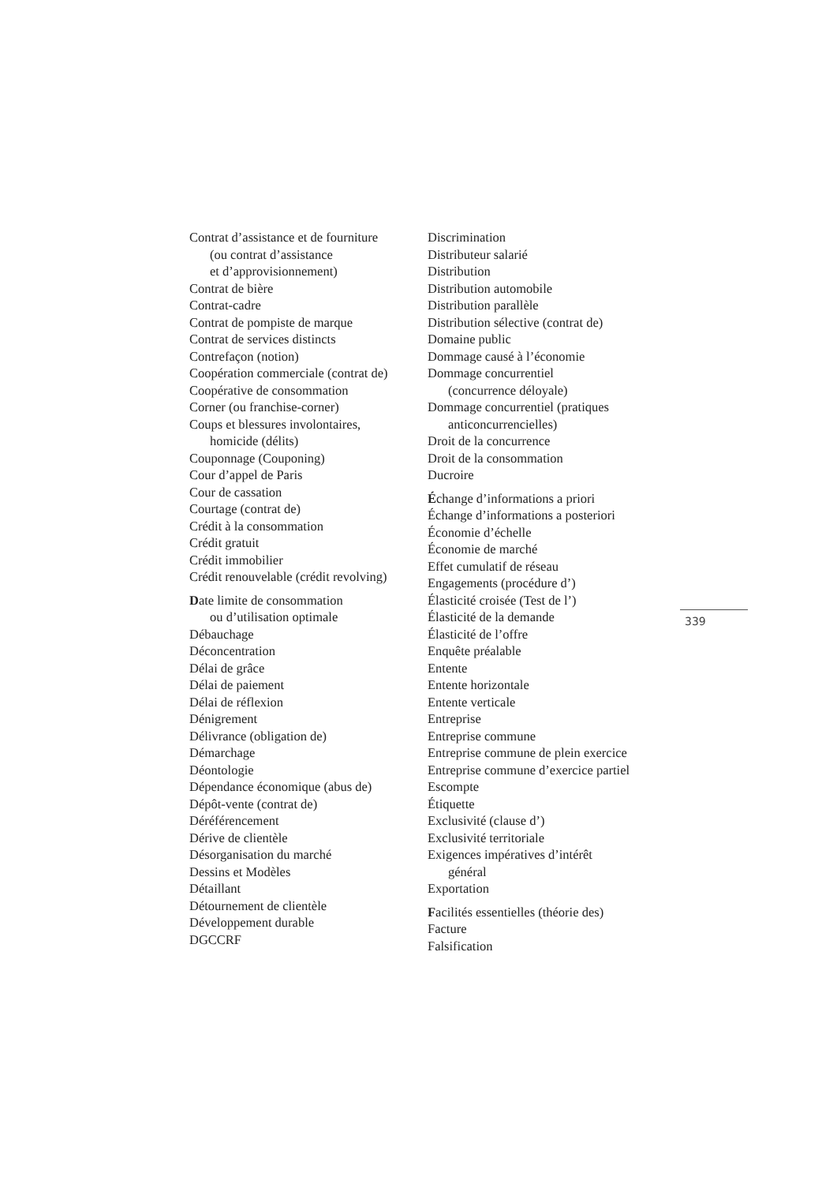Contrat d’assistance et de fourniture
(ou contrat d’assistance
et d’approvisionnement)
Contrat de bière
Contrat-cadre
Contrat de pompiste de marque
Contrat de services distincts
Contrefaçon (notion)
Coopération commerciale (contrat de)
Coopérative de consommation
Corner (ou franchise-corner)
Coups et blessures involontaires,
homicide (délits)
Couponnage (Couponing)
Cour d’appel de Paris
Cour de cassation
Courtage (contrat de)
Crédit à la consommation
Crédit gratuit
Crédit immobilier
Crédit renouvelable (crédit revolving)
Date limite de consommation
ou d’utilisation optimale
Débauchage
Déconcentration
Délai de grâce
Délai de paiement
Délai de réflexion
Dénigrement
Délivrance (obligation de)
Démarchage
Déontologie
Dépendance économique (abus de)
Dépôt-vente (contrat de)
Déréférencement
Dérive de clientèle
Désorganisation du marché
Dessins et Modèles
Détaillant
Détournement de clientèle
Développement durable
DGCCRF
Discrimination
Distributeur salarié
Distribution
Distribution automobile
Distribution parallèle
Distribution sélective (contrat de)
Domaine public
Dommage causé à l’économie
Dommage concurrentiel
(concurrence déloyale)
Dommage concurrentiel (pratiques
anticoncurrencielles)
Droit de la concurrence
Droit de la consommation
Ducroire
Échange d’informations a priori
Échange d’informations a posteriori
Économie d’échelle
Économie de marché
Effet cumulatif de réseau
Engagements (procédure d’)
Élasticité croisée (Test de l’)
Élasticité de la demande
Élasticité de l’offre
Enquête préalable
Entente
Entente horizontale
Entente verticale
Entreprise
Entreprise commune
Entreprise commune de plein exercice
Entreprise commune d’exercice partiel
Escompte
Étiquette
Exclusivité (clause d’)
Exclusivité territoriale
Exigences impératives d’intérêt
général
Exportation
Facilités essentielles (théorie des)
Facture
Falsification
339